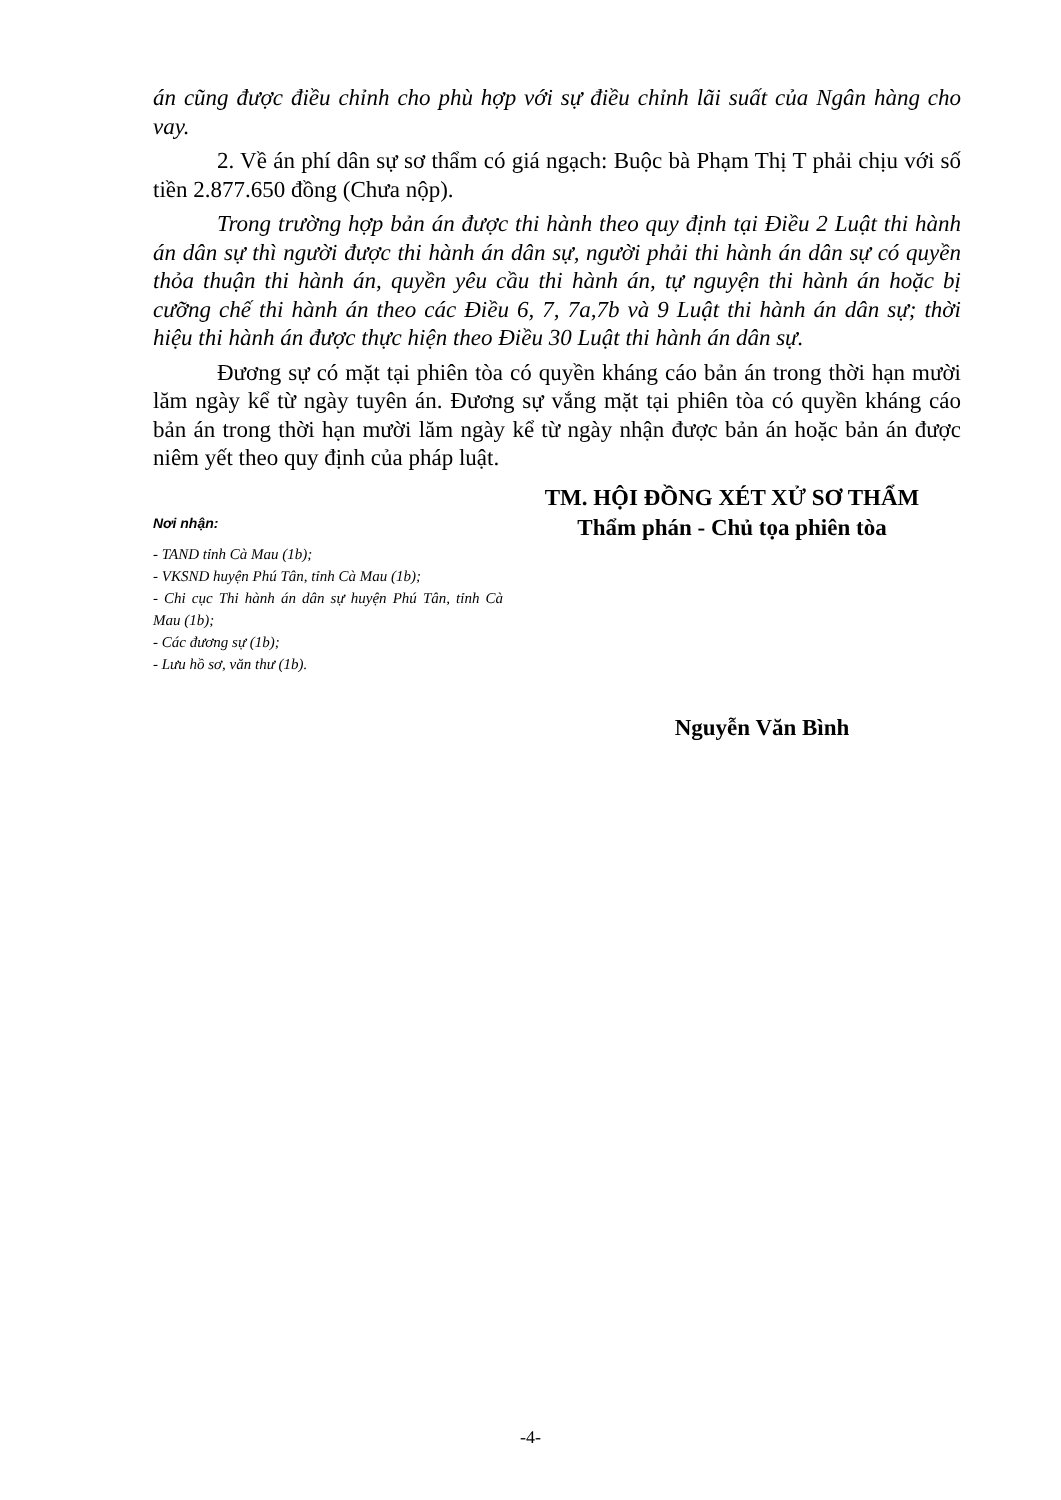án cũng được điều chỉnh cho phù hợp với sự điều chỉnh lãi suất của Ngân hàng cho vay.
2. Về án phí dân sự sơ thẩm có giá ngạch: Buộc bà Phạm Thị T phải chịu với số tiền 2.877.650 đồng (Chưa nộp).
Trong trường hợp bản án được thi hành theo quy định tại Điều 2 Luật thi hành án dân sự thì người được thi hành án dân sự, người phải thi hành án dân sự có quyền thỏa thuận thi hành án, quyền yêu cầu thi hành án, tự nguyện thi hành án hoặc bị cưỡng chế thi hành án theo các Điều 6, 7, 7a,7b và 9 Luật thi hành án dân sự; thời hiệu thi hành án được thực hiện theo Điều 30 Luật thi hành án dân sự.
Đương sự có mặt tại phiên tòa có quyền kháng cáo bản án trong thời hạn mười lăm ngày kể từ ngày tuyên án. Đương sự vắng mặt tại phiên tòa có quyền kháng cáo bản án trong thời hạn mười lăm ngày kể từ ngày nhận được bản án hoặc bản án được niêm yết theo quy định của pháp luật.
Nơi nhận:
- TAND tỉnh Cà Mau (1b);
- VKSND huyện Phú Tân, tỉnh Cà Mau (1b);
- Chi cục Thi hành án dân sự huyện Phú Tân, tỉnh Cà Mau (1b);
- Các đương sự (1b);
- Lưu hồ sơ, văn thư (1b).
TM. HỘI ĐỒNG XÉT XỬ SƠ THẨM
Thẩm phán - Chủ tọa phiên tòa
Nguyễn Văn Bình
-4-